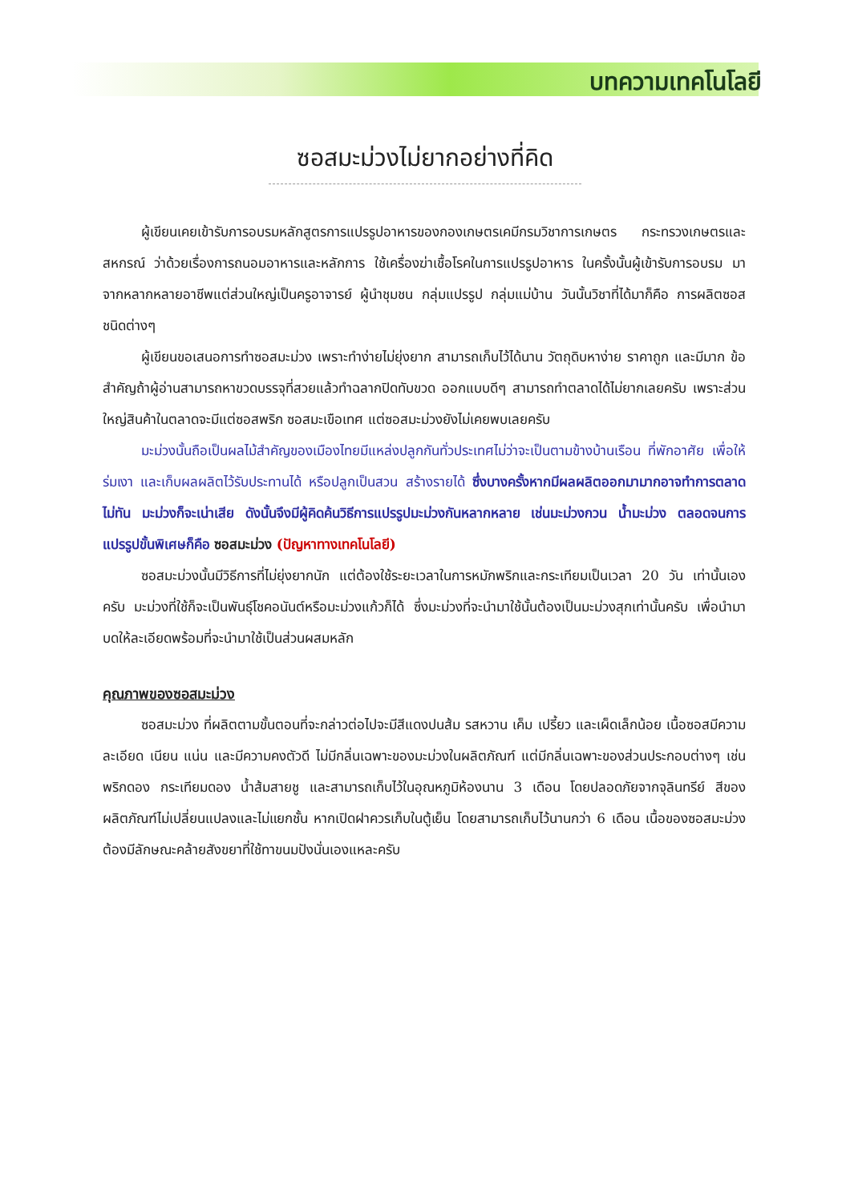บทความเทคโนโลยี
ซอสมะม่วงไม่ยากอย่างที่คิด
ผู้เขียนเคยเข้ารับการอบรมหลักสูตรการแปรรูปอาหารของกองเกษตรเคมีกรมวิชาการเกษตร กระทรวงเกษตรและสหกรณ์ ว่าด้วยเรื่องการถนอมอาหารและหลักการ ใช้เครื่องฆ่าเชื้อโรคในการแปรรูปอาหาร ในครั้งนั้นผู้เข้ารับการอบรม มาจากหลากหลายอาชีพแต่ส่วนใหญ่เป็นครูอาจารย์ ผู้นำชุมชน กลุ่มแปรรูป กลุ่มแม่บ้าน วันนั้นวิชาที่ได้มาก็คือ การผลิตซอสชนิดต่างๆ
ผู้เขียนขอเสนอการทำซอสมะม่วง เพราะทำง่ายไม่ยุ่งยาก สามารถเก็บไว้ได้นาน วัตถุดิบหาง่าย ราคาถูก และมีมาก ข้อสำคัญถ้าผู้อ่านสามารถหาขวดบรรจุที่สวยแล้วทำฉลากปิดทับขวด ออกแบบดีๆ สามารถทำตลาดได้ไม่ยากเลยครับ เพราะส่วนใหญ่สินค้าในตลาดจะมีแต่ซอสพริก ซอสมะเขือเทศ แต่ซอสมะม่วงยังไม่เคยพบเลยครับ
มะม่วงนั้นถือเป็นผลไม้สำคัญของเมืองไทยมีแหล่งปลูกกันทั่วประเทศไม่ว่าจะเป็นตามข้างบ้านเรือน ที่พักอาศัย เพื่อให้ร่มเงา และเก็บผลผลิตไว้รับประทานได้ หรือปลูกเป็นสวน สร้างรายได้ ซึ่งบางครั้งหากมีผลผลิตออกมามากอาจทำการตลาดไม่ทัน มะม่วงก็จะเน่าเสีย ดังนั้นจึงมีผู้คิดค้นวิธีการแปรรูปมะม่วงกันหลากหลาย เช่นมะม่วงกวน น้ำมะม่วง ตลอดจนการแปรรูปขั้นพิเศษก็คือ ซอสมะม่วง (ปัญหาทางเทคโนโลยี)
ซอสมะม่วงนั้นมีวิธีการที่ไม่ยุ่งยากนัก แต่ต้องใช้ระยะเวลาในการหมักพริกและกระเทียมเป็นเวลา 20 วัน เท่านั้นเองครับ มะม่วงที่ใช้ก็จะเป็นพันธุ์โชคอนันต์หรือมะม่วงแก้วก็ได้ ซึ่งมะม่วงที่จะนำมาใช้นั้นต้องเป็นมะม่วงสุกเท่านั้นครับ เพื่อนำมาบดให้ละเอียดพร้อมที่จะนำมาใช้เป็นส่วนผสมหลัก
คุณภาพของซอสมะม่วง
ซอสมะม่วง ที่ผลิตตามขั้นตอนที่จะกล่าวต่อไปจะมีสีแดงปนส้ม รสหวาน เค็ม เปรี้ยว และเผ็ดเล็กน้อย เนื้อซอสมีความละเอียด เนียน แน่น และมีความคงตัวดี ไม่มีกลิ่นเฉพาะของมะม่วงในผลิตภัณฑ์ แต่มีกลิ่นเฉพาะของส่วนประกอบต่างๆ เช่นพริกดอง กระเทียมดอง น้ำส้มสายชู และสามารถเก็บไว้ในอุณหภูมิห้องนาน 3 เดือน โดยปลอดภัยจากจุลินทรีย์ สีของผลิตภัณฑ์ไม่เปลี่ยนแปลงและไม่แยกชั้น หากเปิดฝาควรเก็บในตู้เย็น โดยสามารถเก็บไว้นานกว่า 6 เดือน เนื้อของซอสมะม่วงต้องมีลักษณะคล้ายสังขยาที่ใช้ทาขนมปังนั่นเองแหละครับ